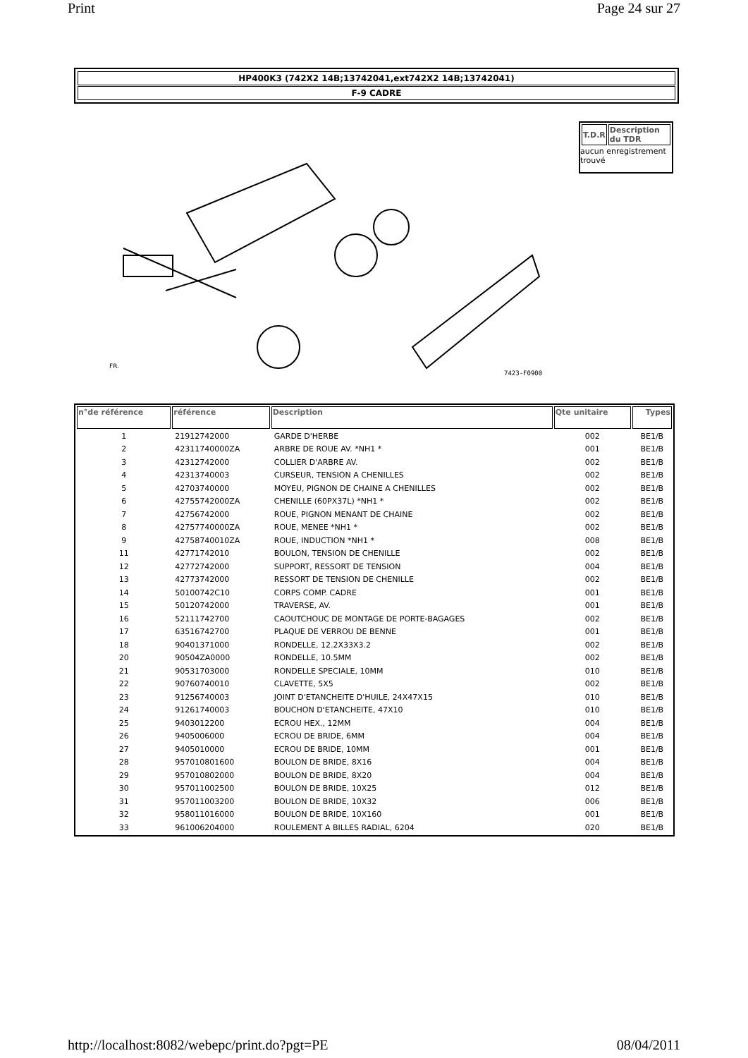Print Page 24 sur 27
HP400K3 (742X2 14B;13742041,ext742X2 14B;13742041)
F-9 CADRE
7423-F0900
FR.
| T.D.R | Description du TDR |
| --- | --- |
aucun enregistrement trouvé
| n°de référence | référence | Description | Qte unitaire | Types |
| --- | --- | --- | --- | --- |
| 1 | 21912742000 | GARDE D'HERBE | 002 | BE1/B |
| 2 | 42311740000ZA | ARBRE DE ROUE AV. *NH1 * | 001 | BE1/B |
| 3 | 42312742000 | COLLIER D'ARBRE AV. | 002 | BE1/B |
| 4 | 42313740003 | CURSEUR, TENSION A CHENILLES | 002 | BE1/B |
| 5 | 42703740000 | MOYEU, PIGNON DE CHAINE A CHENILLES | 002 | BE1/B |
| 6 | 42755742000ZA | CHENILLE (60PX37L) *NH1 * | 002 | BE1/B |
| 7 | 42756742000 | ROUE, PIGNON MENANT DE CHAINE | 002 | BE1/B |
| 8 | 42757740000ZA | ROUE, MENEE *NH1 * | 002 | BE1/B |
| 9 | 42758740010ZA | ROUE, INDUCTION *NH1 * | 008 | BE1/B |
| 11 | 42771742010 | BOULON, TENSION DE CHENILLE | 002 | BE1/B |
| 12 | 42772742000 | SUPPORT, RESSORT DE TENSION | 004 | BE1/B |
| 13 | 42773742000 | RESSORT DE TENSION DE CHENILLE | 002 | BE1/B |
| 14 | 50100742C10 | CORPS COMP. CADRE | 001 | BE1/B |
| 15 | 50120742000 | TRAVERSE, AV. | 001 | BE1/B |
| 16 | 52111742700 | CAOUTCHOUC DE MONTAGE DE PORTE-BAGAGES | 002 | BE1/B |
| 17 | 63516742700 | PLAQUE DE VERROU DE BENNE | 001 | BE1/B |
| 18 | 90401371000 | RONDELLE, 12.2X33X3.2 | 002 | BE1/B |
| 20 | 90504ZA0000 | RONDELLE, 10.5MM | 002 | BE1/B |
| 21 | 90531703000 | RONDELLE SPECIALE, 10MM | 010 | BE1/B |
| 22 | 90760740010 | CLAVETTE, 5X5 | 002 | BE1/B |
| 23 | 91256740003 | JOINT D'ETANCHEITE D'HUILE, 24X47X15 | 010 | BE1/B |
| 24 | 91261740003 | BOUCHON D'ETANCHEITE, 47X10 | 010 | BE1/B |
| 25 | 9403012200 | ECROU HEX., 12MM | 004 | BE1/B |
| 26 | 9405006000 | ECROU DE BRIDE, 6MM | 004 | BE1/B |
| 27 | 9405010000 | ECROU DE BRIDE, 10MM | 001 | BE1/B |
| 28 | 957010801600 | BOULON DE BRIDE, 8X16 | 004 | BE1/B |
| 29 | 957010802000 | BOULON DE BRIDE, 8X20 | 004 | BE1/B |
| 30 | 957011002500 | BOULON DE BRIDE, 10X25 | 012 | BE1/B |
| 31 | 957011003200 | BOULON DE BRIDE, 10X32 | 006 | BE1/B |
| 32 | 958011016000 | BOULON DE BRIDE, 10X160 | 001 | BE1/B |
| 33 | 961006204000 | ROULEMENT A BILLES RADIAL, 6204 | 020 | BE1/B |
http://localhost:8082/webepc/print.do?pgt=PE 08/04/2011